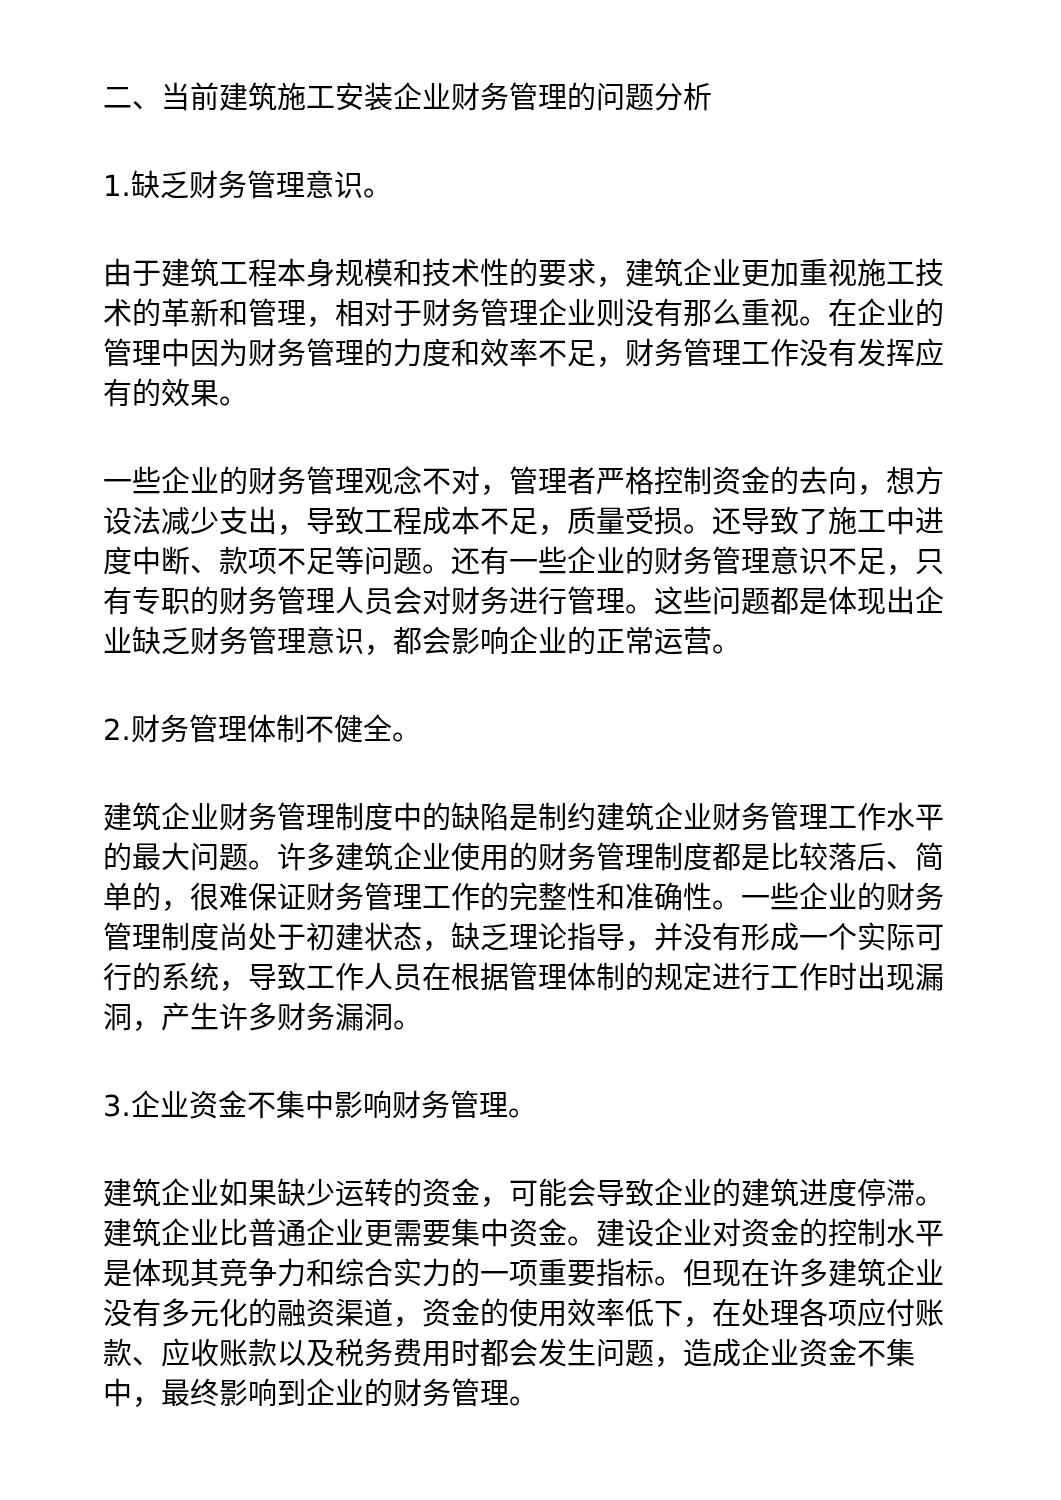二、当前建筑施工安装企业财务管理的问题分析
1.缺乏财务管理意识。
由于建筑工程本身规模和技术性的要求，建筑企业更加重视施工技术的革新和管理，相对于财务管理企业则没有那么重视。在企业的管理中因为财务管理的力度和效率不足，财务管理工作没有发挥应有的效果。
一些企业的财务管理观念不对，管理者严格控制资金的去向，想方设法减少支出，导致工程成本不足，质量受损。还导致了施工中进度中断、款项不足等问题。还有一些企业的财务管理意识不足，只有专职的财务管理人员会对财务进行管理。这些问题都是体现出企业缺乏财务管理意识，都会影响企业的正常运营。
2.财务管理体制不健全。
建筑企业财务管理制度中的缺陷是制约建筑企业财务管理工作水平的最大问题。许多建筑企业使用的财务管理制度都是比较落后、简单的，很难保证财务管理工作的完整性和准确性。一些企业的财务管理制度尚处于初建状态，缺乏理论指导，并没有形成一个实际可行的系统，导致工作人员在根据管理体制的规定进行工作时出现漏洞，产生许多财务漏洞。
3.企业资金不集中影响财务管理。
建筑企业如果缺少运转的资金，可能会导致企业的建筑进度停滞。建筑企业比普通企业更需要集中资金。建设企业对资金的控制水平是体现其竞争力和综合实力的一项重要指标。但现在许多建筑企业没有多元化的融资渠道，资金的使用效率低下，在处理各项应付账款、应收账款以及税务费用时都会发生问题，造成企业资金不集中，最终影响到企业的财务管理。